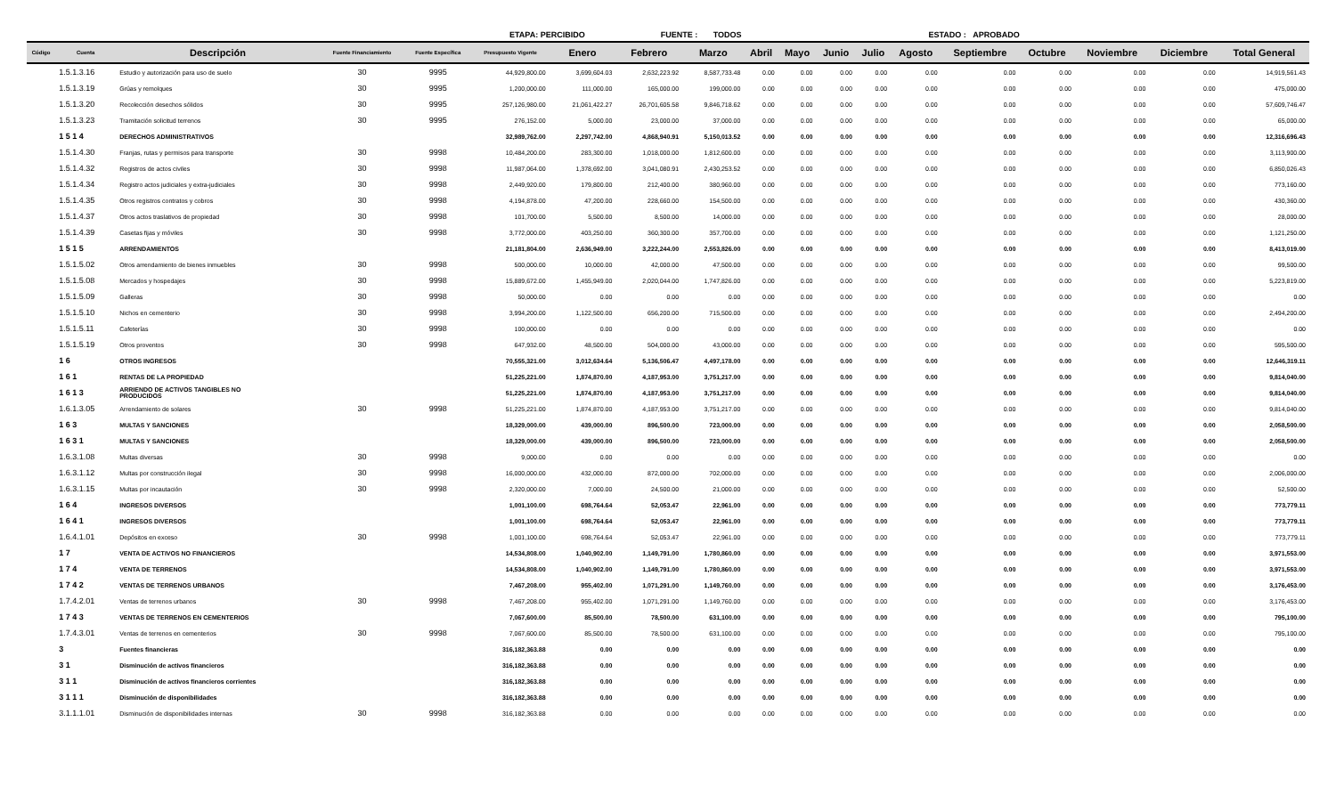ETAPA: PERCIBIDO FUENTE : TODOS ESTADO : APROBADO
| Código | Cuenta | Descripción | Fuente Financiamiento | Fuente Específica | Presupuesto Vigente | Enero | Febrero | Marzo | Abril | Mayo | Junio | Julio | Agosto | Septiembre | Octubre | Noviembre | Diciembre | Total General |
| --- | --- | --- | --- | --- | --- | --- | --- | --- | --- | --- | --- | --- | --- | --- | --- | --- | --- | --- |
| | 1.5.1.3.16 | Estudio y autorización para uso de suelo | 30 | 9995 | 44,929,800.00 | 3,699,604.03 | 2,632,223.92 | 8,587,733.48 | 0.00 | 0.00 | 0.00 | 0.00 | 0.00 | 0.00 | 0.00 | 0.00 | 0.00 | 14,919,561.43 |
| | 1.5.1.3.19 | Grúas y remolques | 30 | 9995 | 1,200,000.00 | 111,000.00 | 165,000.00 | 199,000.00 | 0.00 | 0.00 | 0.00 | 0.00 | 0.00 | 0.00 | 0.00 | 0.00 | 0.00 | 475,000.00 |
| | 1.5.1.3.20 | Recolección desechos sólidos | 30 | 9995 | 257,126,980.00 | 21,061,422.27 | 26,701,605.58 | 9,846,718.62 | 0.00 | 0.00 | 0.00 | 0.00 | 0.00 | 0.00 | 0.00 | 0.00 | 0.00 | 57,609,746.47 |
| | 1.5.1.3.23 | Tramitación solicitud terrenos | 30 | 9995 | 276,152.00 | 5,000.00 | 23,000.00 | 37,000.00 | 0.00 | 0.00 | 0.00 | 0.00 | 0.00 | 0.00 | 0.00 | 0.00 | 0.00 | 65,000.00 |
| | 1 5 1 4 | DERECHOS ADMINISTRATIVOS | | | 32,989,762.00 | 2,297,742.00 | 4,868,940.91 | 5,150,013.52 | 0.00 | 0.00 | 0.00 | 0.00 | 0.00 | 0.00 | 0.00 | 0.00 | 0.00 | 12,316,696.43 |
| | 1.5.1.4.30 | Franjas, rutas y permisos para transporte | 30 | 9998 | 10,484,200.00 | 283,300.00 | 1,018,000.00 | 1,812,600.00 | 0.00 | 0.00 | 0.00 | 0.00 | 0.00 | 0.00 | 0.00 | 0.00 | 0.00 | 3,113,900.00 |
| | 1.5.1.4.32 | Registros de actos civiles | 30 | 9998 | 11,987,064.00 | 1,378,692.00 | 3,041,080.91 | 2,430,253.52 | 0.00 | 0.00 | 0.00 | 0.00 | 0.00 | 0.00 | 0.00 | 0.00 | 0.00 | 6,850,026.43 |
| | 1.5.1.4.34 | Registro actos judiciales y extra-judiciales | 30 | 9998 | 2,449,920.00 | 179,800.00 | 212,400.00 | 380,960.00 | 0.00 | 0.00 | 0.00 | 0.00 | 0.00 | 0.00 | 0.00 | 0.00 | 0.00 | 773,160.00 |
| | 1.5.1.4.35 | Otros registros contratos y cobros | 30 | 9998 | 4,194,878.00 | 47,200.00 | 228,660.00 | 154,500.00 | 0.00 | 0.00 | 0.00 | 0.00 | 0.00 | 0.00 | 0.00 | 0.00 | 0.00 | 430,360.00 |
| | 1.5.1.4.37 | Otros actos traslativos de propiedad | 30 | 9998 | 101,700.00 | 5,500.00 | 8,500.00 | 14,000.00 | 0.00 | 0.00 | 0.00 | 0.00 | 0.00 | 0.00 | 0.00 | 0.00 | 0.00 | 28,000.00 |
| | 1.5.1.4.39 | Casetas fijas y móviles | 30 | 9998 | 3,772,000.00 | 403,250.00 | 360,300.00 | 357,700.00 | 0.00 | 0.00 | 0.00 | 0.00 | 0.00 | 0.00 | 0.00 | 0.00 | 0.00 | 1,121,250.00 |
| | 1 5 1 5 | ARRENDAMIENTOS | | | 21,181,804.00 | 2,636,949.00 | 3,222,244.00 | 2,553,826.00 | 0.00 | 0.00 | 0.00 | 0.00 | 0.00 | 0.00 | 0.00 | 0.00 | 0.00 | 8,413,019.00 |
| | 1.5.1.5.02 | Otros arrendamiento de bienes inmuebles | 30 | 9998 | 500,000.00 | 10,000.00 | 42,000.00 | 47,500.00 | 0.00 | 0.00 | 0.00 | 0.00 | 0.00 | 0.00 | 0.00 | 0.00 | 0.00 | 99,500.00 |
| | 1.5.1.5.08 | Mercados y hospedajes | 30 | 9998 | 15,889,672.00 | 1,455,949.00 | 2,020,044.00 | 1,747,826.00 | 0.00 | 0.00 | 0.00 | 0.00 | 0.00 | 0.00 | 0.00 | 0.00 | 0.00 | 5,223,819.00 |
| | 1.5.1.5.09 | Galleras | 30 | 9998 | 50,000.00 | 0.00 | 0.00 | 0.00 | 0.00 | 0.00 | 0.00 | 0.00 | 0.00 | 0.00 | 0.00 | 0.00 | 0.00 | 0.00 |
| | 1.5.1.5.10 | Nichos en cementerio | 30 | 9998 | 3,994,200.00 | 1,122,500.00 | 656,200.00 | 715,500.00 | 0.00 | 0.00 | 0.00 | 0.00 | 0.00 | 0.00 | 0.00 | 0.00 | 0.00 | 2,494,200.00 |
| | 1.5.1.5.11 | Cafeterías | 30 | 9998 | 100,000.00 | 0.00 | 0.00 | 0.00 | 0.00 | 0.00 | 0.00 | 0.00 | 0.00 | 0.00 | 0.00 | 0.00 | 0.00 | 0.00 |
| | 1.5.1.5.19 | Otros proventos | 30 | 9998 | 647,932.00 | 48,500.00 | 504,000.00 | 43,000.00 | 0.00 | 0.00 | 0.00 | 0.00 | 0.00 | 0.00 | 0.00 | 0.00 | 0.00 | 595,500.00 |
| | 1 6 | OTROS INGRESOS | | | 70,555,321.00 | 3,012,634.64 | 5,136,506.47 | 4,497,178.00 | 0.00 | 0.00 | 0.00 | 0.00 | 0.00 | 0.00 | 0.00 | 0.00 | 0.00 | 12,646,319.11 |
| | 1 6 1 | RENTAS DE LA PROPIEDAD | | | 51,225,221.00 | 1,874,870.00 | 4,187,953.00 | 3,751,217.00 | 0.00 | 0.00 | 0.00 | 0.00 | 0.00 | 0.00 | 0.00 | 0.00 | 0.00 | 9,814,040.00 |
| | 1 6 1 3 | ARRIENDO DE ACTIVOS TANGIBLES NO PRODUCIDOS | | | 51,225,221.00 | 1,874,870.00 | 4,187,953.00 | 3,751,217.00 | 0.00 | 0.00 | 0.00 | 0.00 | 0.00 | 0.00 | 0.00 | 0.00 | 0.00 | 9,814,040.00 |
| | 1.6.1.3.05 | Arrendamiento de solares | 30 | 9998 | 51,225,221.00 | 1,874,870.00 | 4,187,953.00 | 3,751,217.00 | 0.00 | 0.00 | 0.00 | 0.00 | 0.00 | 0.00 | 0.00 | 0.00 | 0.00 | 9,814,040.00 |
| | 1 6 3 | MULTAS Y SANCIONES | | | 18,329,000.00 | 439,000.00 | 896,500.00 | 723,000.00 | 0.00 | 0.00 | 0.00 | 0.00 | 0.00 | 0.00 | 0.00 | 0.00 | 0.00 | 2,058,500.00 |
| | 1 6 3 1 | MULTAS Y SANCIONES | | | 18,329,000.00 | 439,000.00 | 896,500.00 | 723,000.00 | 0.00 | 0.00 | 0.00 | 0.00 | 0.00 | 0.00 | 0.00 | 0.00 | 0.00 | 2,058,500.00 |
| | 1.6.3.1.08 | Multas diversas | 30 | 9998 | 9,000.00 | 0.00 | 0.00 | 0.00 | 0.00 | 0.00 | 0.00 | 0.00 | 0.00 | 0.00 | 0.00 | 0.00 | 0.00 | 0.00 |
| | 1.6.3.1.12 | Multas por construcción ilegal | 30 | 9998 | 16,000,000.00 | 432,000.00 | 872,000.00 | 702,000.00 | 0.00 | 0.00 | 0.00 | 0.00 | 0.00 | 0.00 | 0.00 | 0.00 | 0.00 | 2,006,000.00 |
| | 1.6.3.1.15 | Multas por incautación | 30 | 9998 | 2,320,000.00 | 7,000.00 | 24,500.00 | 21,000.00 | 0.00 | 0.00 | 0.00 | 0.00 | 0.00 | 0.00 | 0.00 | 0.00 | 0.00 | 52,500.00 |
| | 1 6 4 | INGRESOS DIVERSOS | | | 1,001,100.00 | 698,764.64 | 52,053.47 | 22,961.00 | 0.00 | 0.00 | 0.00 | 0.00 | 0.00 | 0.00 | 0.00 | 0.00 | 0.00 | 773,779.11 |
| | 1 6 4 1 | INGRESOS DIVERSOS | | | 1,001,100.00 | 698,764.64 | 52,053.47 | 22,961.00 | 0.00 | 0.00 | 0.00 | 0.00 | 0.00 | 0.00 | 0.00 | 0.00 | 0.00 | 773,779.11 |
| | 1.6.4.1.01 | Depósitos en exceso | 30 | 9998 | 1,001,100.00 | 698,764.64 | 52,053.47 | 22,961.00 | 0.00 | 0.00 | 0.00 | 0.00 | 0.00 | 0.00 | 0.00 | 0.00 | 0.00 | 773,779.11 |
| | 1 7 | VENTA DE ACTIVOS NO FINANCIEROS | | | 14,534,808.00 | 1,040,902.00 | 1,149,791.00 | 1,780,860.00 | 0.00 | 0.00 | 0.00 | 0.00 | 0.00 | 0.00 | 0.00 | 0.00 | 0.00 | 3,971,553.00 |
| | 1 7 4 | VENTA DE TERRENOS | | | 14,534,808.00 | 1,040,902.00 | 1,149,791.00 | 1,780,860.00 | 0.00 | 0.00 | 0.00 | 0.00 | 0.00 | 0.00 | 0.00 | 0.00 | 0.00 | 3,971,553.00 |
| | 1 7 4 2 | VENTAS DE TERRENOS URBANOS | | | 7,467,208.00 | 955,402.00 | 1,071,291.00 | 1,149,760.00 | 0.00 | 0.00 | 0.00 | 0.00 | 0.00 | 0.00 | 0.00 | 0.00 | 0.00 | 3,176,453.00 |
| | 1.7.4.2.01 | Ventas de terrenos urbanos | 30 | 9998 | 7,467,208.00 | 955,402.00 | 1,071,291.00 | 1,149,760.00 | 0.00 | 0.00 | 0.00 | 0.00 | 0.00 | 0.00 | 0.00 | 0.00 | 0.00 | 3,176,453.00 |
| | 1 7 4 3 | VENTAS DE TERRENOS EN CEMENTERIOS | | | 7,067,600.00 | 85,500.00 | 78,500.00 | 631,100.00 | 0.00 | 0.00 | 0.00 | 0.00 | 0.00 | 0.00 | 0.00 | 0.00 | 0.00 | 795,100.00 |
| | 1.7.4.3.01 | Ventas de terrenos en cementerios | 30 | 9998 | 7,067,600.00 | 85,500.00 | 78,500.00 | 631,100.00 | 0.00 | 0.00 | 0.00 | 0.00 | 0.00 | 0.00 | 0.00 | 0.00 | 0.00 | 795,100.00 |
| | 3 | Fuentes financieras | | | 316,182,363.88 | 0.00 | 0.00 | 0.00 | 0.00 | 0.00 | 0.00 | 0.00 | 0.00 | 0.00 | 0.00 | 0.00 | 0.00 | 0.00 |
| | 3 1 | Disminución de activos financieros | | | 316,182,363.88 | 0.00 | 0.00 | 0.00 | 0.00 | 0.00 | 0.00 | 0.00 | 0.00 | 0.00 | 0.00 | 0.00 | 0.00 | 0.00 |
| | 3 1 1 | Disminución de activos financieros corrientes | | | 316,182,363.88 | 0.00 | 0.00 | 0.00 | 0.00 | 0.00 | 0.00 | 0.00 | 0.00 | 0.00 | 0.00 | 0.00 | 0.00 | 0.00 |
| | 3 1 1 1 | Disminución de disponibilidades | | | 316,182,363.88 | 0.00 | 0.00 | 0.00 | 0.00 | 0.00 | 0.00 | 0.00 | 0.00 | 0.00 | 0.00 | 0.00 | 0.00 | 0.00 |
| | 3.1.1.1.01 | Disminución de disponibilidades internas | 30 | 9998 | 316,182,363.88 | 0.00 | 0.00 | 0.00 | 0.00 | 0.00 | 0.00 | 0.00 | 0.00 | 0.00 | 0.00 | 0.00 | 0.00 | 0.00 |